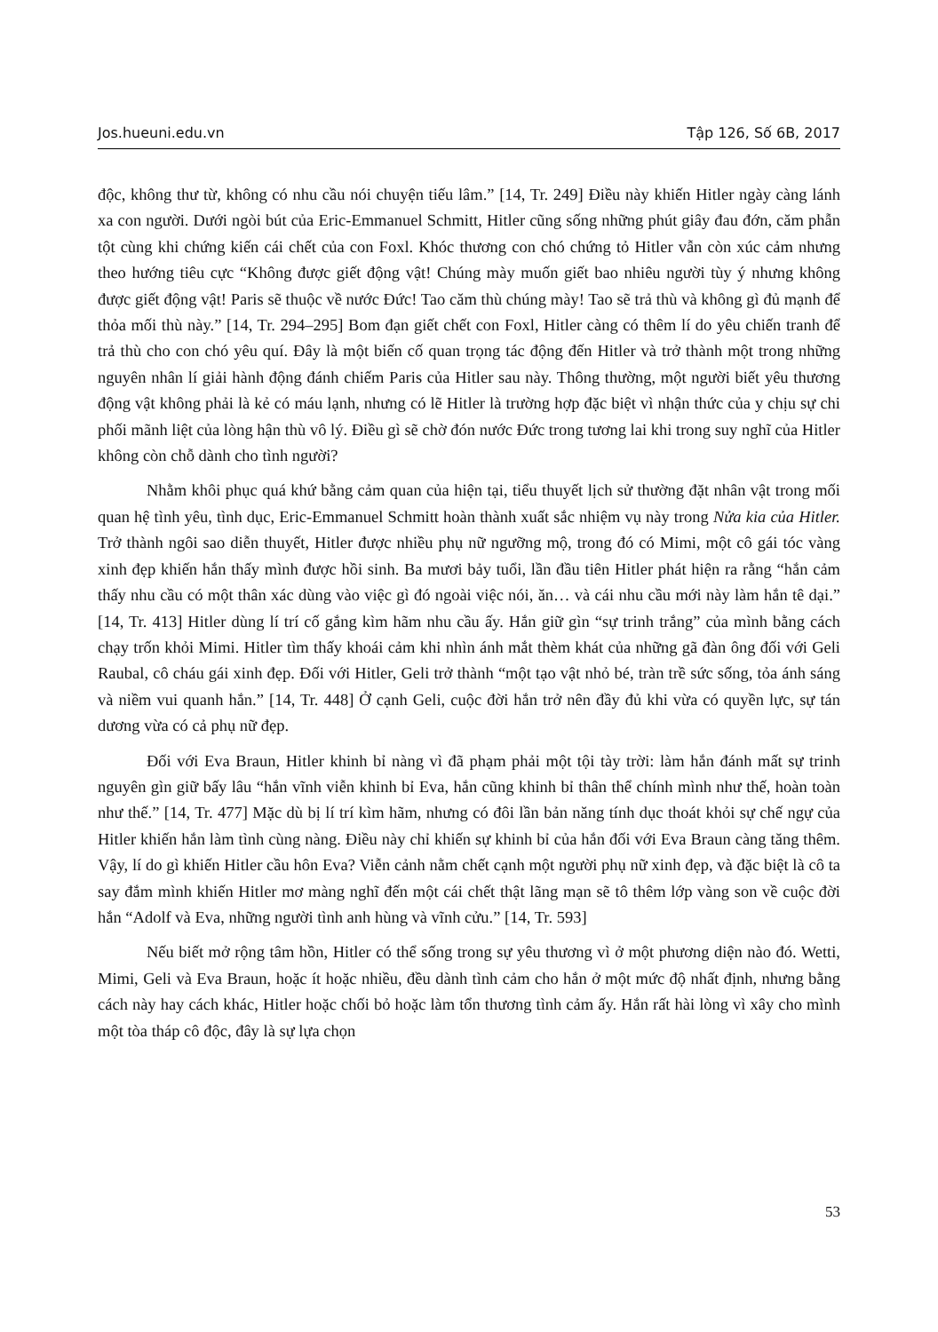Jos.hueuni.edu.vn Tập 126, Số 6B, 2017
độc, không thư từ, không có nhu cầu nói chuyện tiếu lâm.” [14, Tr. 249] Điều này khiến Hitler ngày càng lánh xa con người. Dưới ngòi bút của Eric-Emmanuel Schmitt, Hitler cũng sống những phút giây đau đớn, căm phẫn tột cùng khi chứng kiến cái chết của con Foxl. Khóc thương con chó chứng tỏ Hitler vẫn còn xúc cảm nhưng theo hướng tiêu cực “Không được giết động vật! Chúng mày muốn giết bao nhiêu người tùy ý nhưng không được giết động vật! Paris sẽ thuộc về nước Đức! Tao căm thù chúng mày! Tao sẽ trả thù và không gì đủ mạnh để thỏa mối thù này.” [14, Tr. 294–295] Bom đạn giết chết con Foxl, Hitler càng có thêm lí do yêu chiến tranh để trả thù cho con chó yêu quí. Đây là một biến cố quan trọng tác động đến Hitler và trở thành một trong những nguyên nhân lí giải hành động đánh chiếm Paris của Hitler sau này. Thông thường, một người biết yêu thương động vật không phải là kẻ có máu lạnh, nhưng có lẽ Hitler là trường hợp đặc biệt vì nhận thức của y chịu sự chi phối mãnh liệt của lòng hận thù vô lý. Điều gì sẽ chờ đón nước Đức trong tương lai khi trong suy nghĩ của Hitler không còn chỗ dành cho tình người?
Nhằm khôi phục quá khứ bằng cảm quan của hiện tại, tiểu thuyết lịch sử thường đặt nhân vật trong mối quan hệ tình yêu, tình dục, Eric-Emmanuel Schmitt hoàn thành xuất sắc nhiệm vụ này trong Nửa kia của Hitler. Trở thành ngôi sao diễn thuyết, Hitler được nhiều phụ nữ ngưỡng mộ, trong đó có Mimi, một cô gái tóc vàng xinh đẹp khiến hắn thấy mình được hồi sinh. Ba mươi bảy tuổi, lần đầu tiên Hitler phát hiện ra rằng “hắn cảm thấy nhu cầu có một thân xác dùng vào việc gì đó ngoài việc nói, ăn… và cái nhu cầu mới này làm hắn tê dại.” [14, Tr. 413] Hitler dùng lí trí cố gắng kìm hãm nhu cầu ấy. Hắn giữ gìn “sự trinh trắng” của mình bằng cách chạy trốn khỏi Mimi. Hitler tìm thấy khoái cảm khi nhìn ánh mắt thèm khát của những gã đàn ông đối với Geli Raubal, cô cháu gái xinh đẹp. Đối với Hitler, Geli trở thành “một tạo vật nhỏ bé, tràn trề sức sống, tỏa ánh sáng và niềm vui quanh hắn.” [14, Tr. 448] Ở cạnh Geli, cuộc đời hắn trở nên đầy đủ khi vừa có quyền lực, sự tán dương vừa có cả phụ nữ đẹp.
Đối với Eva Braun, Hitler khinh bỉ nàng vì đã phạm phải một tội tày trời: làm hắn đánh mất sự trinh nguyên gìn giữ bấy lâu “hắn vĩnh viễn khinh bỉ Eva, hắn cũng khinh bỉ thân thể chính mình như thế, hoàn toàn như thế.” [14, Tr. 477] Mặc dù bị lí trí kìm hãm, nhưng có đôi lần bản năng tính dục thoát khỏi sự chế ngự của Hitler khiến hắn làm tình cùng nàng. Điều này chỉ khiến sự khinh bỉ của hắn đối với Eva Braun càng tăng thêm. Vậy, lí do gì khiến Hitler cầu hôn Eva? Viễn cảnh nằm chết cạnh một người phụ nữ xinh đẹp, và đặc biệt là cô ta say đắm mình khiến Hitler mơ màng nghĩ đến một cái chết thật lãng mạn sẽ tô thêm lớp vàng son về cuộc đời hắn “Adolf và Eva, những người tình anh hùng và vĩnh cửu.” [14, Tr. 593]
Nếu biết mở rộng tâm hồn, Hitler có thể sống trong sự yêu thương vì ở một phương diện nào đó. Wetti, Mimi, Geli và Eva Braun, hoặc ít hoặc nhiều, đều dành tình cảm cho hắn ở một mức độ nhất định, nhưng bằng cách này hay cách khác, Hitler hoặc chối bỏ hoặc làm tổn thương tình cảm ấy. Hắn rất hài lòng vì xây cho mình một tòa tháp cô độc, đây là sự lựa chọn
53